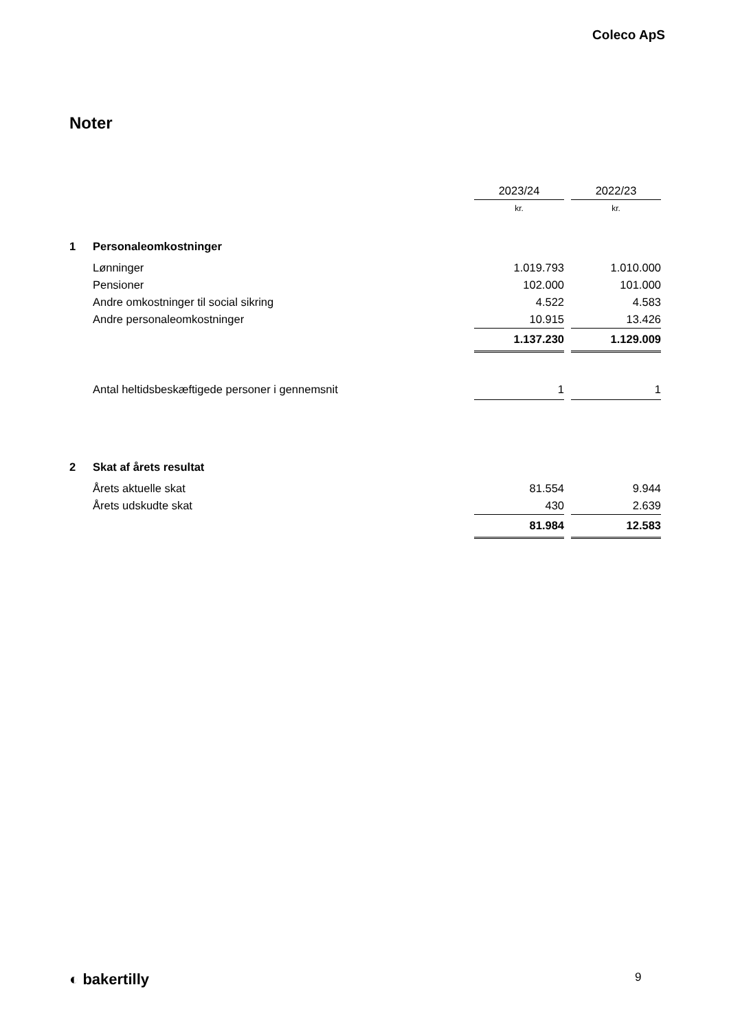Coleco ApS
Noter
| | | 2023/24 | | 2022/23 |
| | | kr. | | kr. |
| 1 | Personaleomkostninger | | | |
| | Lønninger | 1.019.793 | | 1.010.000 |
| | Pensioner | 102.000 | | 101.000 |
| | Andre omkostninger til social sikring | 4.522 | | 4.583 |
| | Andre personaleomkostninger | 10.915 | | 13.426 |
| | | 1.137.230 | | 1.129.009 |
| | Antal heltidsbeskæftigede personer i gennemsnit | 1 | | 1 |
| 2 | Skat af årets resultat | | | |
| | Årets aktuelle skat | 81.554 | | 9.944 |
| | Årets udskudte skat | 430 | | 2.639 |
| | | 81.984 | | 12.583 |
◐ bakertilly 9